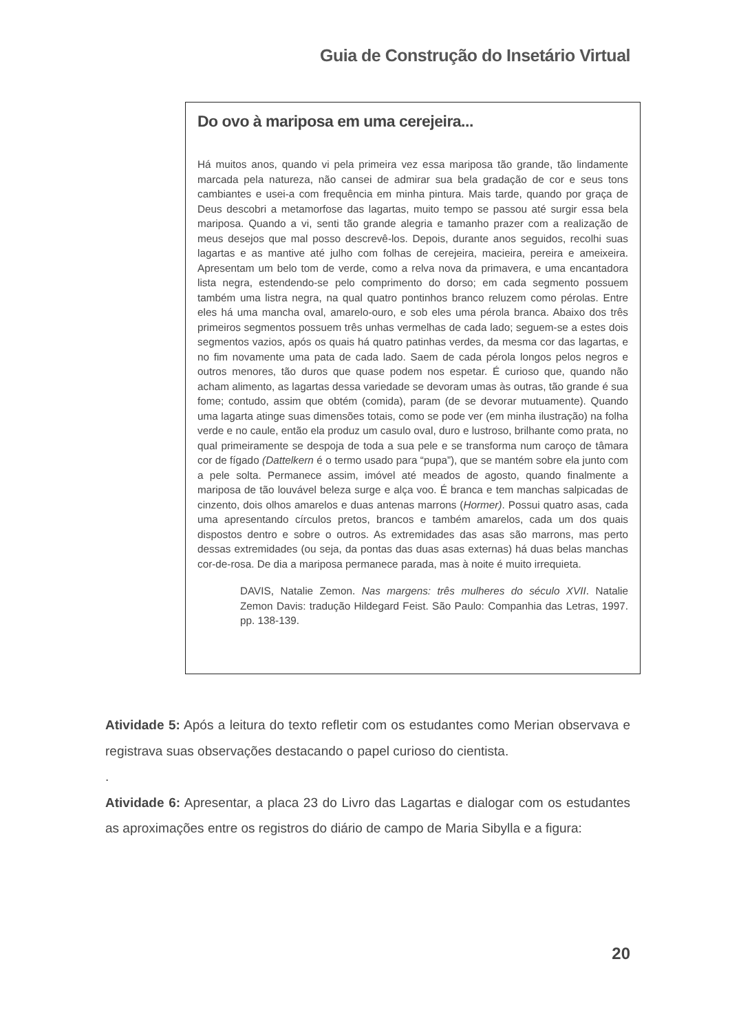Guia de Construção do Insetário Virtual
Do ovo à mariposa em uma cerejeira...
Há muitos anos, quando vi pela primeira vez essa mariposa tão grande, tão lindamente marcada pela natureza, não cansei de admirar sua bela gradação de cor e seus tons cambiantes e usei-a com frequência em minha pintura. Mais tarde, quando por graça de Deus descobri a metamorfose das lagartas, muito tempo se passou até surgir essa bela mariposa. Quando a vi, senti tão grande alegria e tamanho prazer com a realização de meus desejos que mal posso descrevê-los. Depois, durante anos seguidos, recolhi suas lagartas e as mantive até julho com folhas de cerejeira, macieira, pereira e ameixeira. Apresentam um belo tom de verde, como a relva nova da primavera, e uma encantadora lista negra, estendendo-se pelo comprimento do dorso; em cada segmento possuem também uma listra negra, na qual quatro pontinhos branco reluzem como pérolas. Entre eles há uma mancha oval, amarelo-ouro, e sob eles uma pérola branca. Abaixo dos três primeiros segmentos possuem três unhas vermelhas de cada lado; seguem-se a estes dois segmentos vazios, após os quais há quatro patinhas verdes, da mesma cor das lagartas, e no fim novamente uma pata de cada lado. Saem de cada pérola longos pelos negros e outros menores, tão duros que quase podem nos espetar. É curioso que, quando não acham alimento, as lagartas dessa variedade se devoram umas às outras, tão grande é sua fome; contudo, assim que obtém (comida), param (de se devorar mutuamente). Quando uma lagarta atinge suas dimensões totais, como se pode ver (em minha ilustração) na folha verde e no caule, então ela produz um casulo oval, duro e lustroso, brilhante como prata, no qual primeiramente se despoja de toda a sua pele e se transforma num caroço de tâmara cor de fígado (Dattelkern é o termo usado para “pupa”), que se mantém sobre ela junto com a pele solta. Permanece assim, imóvel até meados de agosto, quando finalmente a mariposa de tão louvável beleza surge e alça voo. É branca e tem manchas salpicadas de cinzento, dois olhos amarelos e duas antenas marrons (Hormer). Possui quatro asas, cada uma apresentando círculos pretos, brancos e também amarelos, cada um dos quais dispostos dentro e sobre o outros. As extremidades das asas são marrons, mas perto dessas extremidades (ou seja, da pontas das duas asas externas) há duas belas manchas cor-de-rosa. De dia a mariposa permanece parada, mas à noite é muito irrequieta.
DAVIS, Natalie Zemon. Nas margens: três mulheres do século XVII. Natalie Zemon Davis: tradução Hildegard Feist. São Paulo: Companhia das Letras, 1997. pp. 138-139.
Atividade 5: Após a leitura do texto refletir com os estudantes como Merian observava e registrava suas observações destacando o papel curioso do cientista.
.
Atividade 6: Apresentar, a placa 23 do Livro das Lagartas e dialogar com os estudantes as aproximações entre os registros do diário de campo de Maria Sibylla e a figura:
20